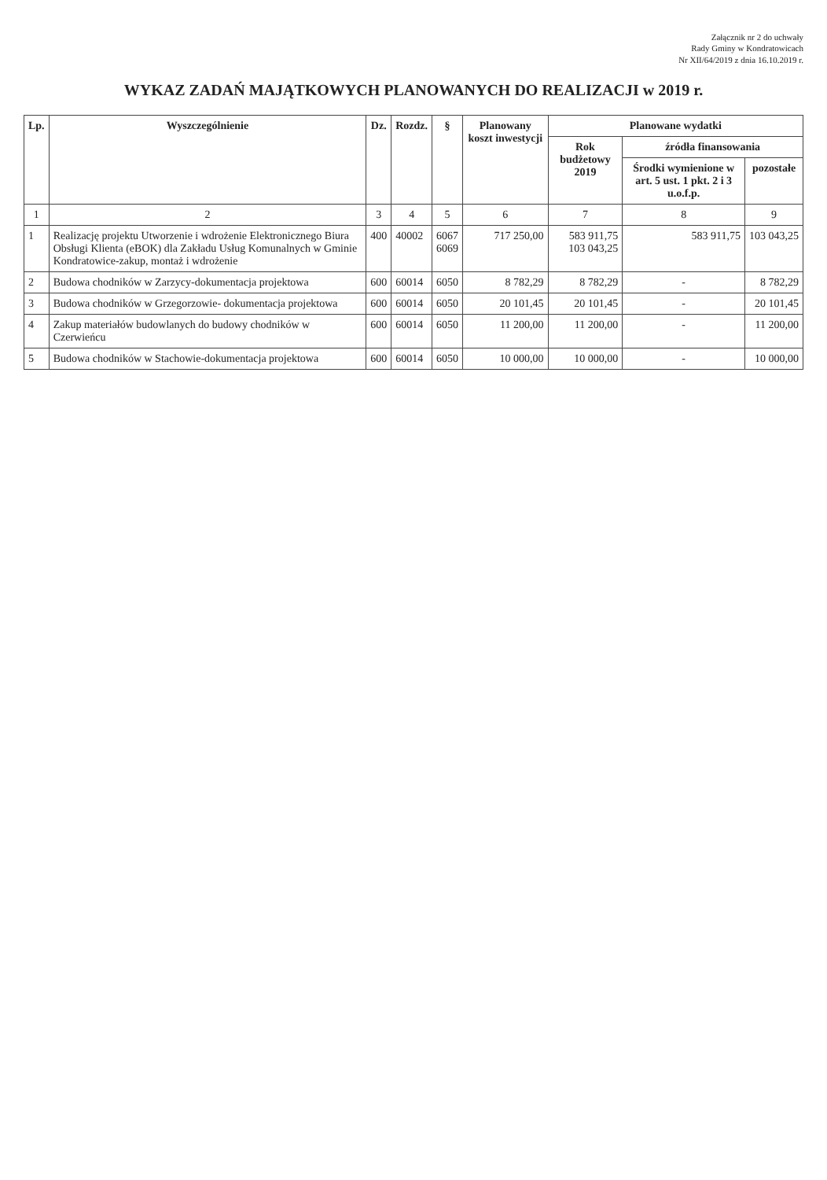Załącznik nr 2 do uchwały
Rady Gminy w Kondratowicach
Nr XII/64/2019 z dnia 16.10.2019 r.
WYKAZ ZADAŃ MAJĄTKOWYCH PLANOWANYCH DO REALIZACJI w 2019 r.
| Lp. | Wyszczególnienie | Dz. | Rozdz. | § | Planowany koszt inwestycji | Planowane wydatki | | |
| --- | --- | --- | --- | --- | --- | --- | --- | --- |
| | | | | | | Rok budżetowy 2019 | źródła finansowania | |
| | | | | | | | Środki wymienione w art. 5 ust. 1 pkt. 2 i 3 u.o.f.p. | pozostałe |
| 1 | 2 | 3 | 4 | 5 | 6 | 7 | 8 | 9 |
| 1 | Realizację projektu Utworzenie i wdrożenie Elektronicznego Biura Obsługi Klienta (eBOK) dla Zakładu Usług Komunalnych w Gminie Kondratowice-zakup, montaż i wdrożenie | 400 | 40002 | 6067 6069 | 717 250,00 | 583 911,75 103 043,25 | 583 911,75 | 103 043,25 |
| 2 | Budowa chodników w Zarzycy-dokumentacja projektowa | 600 | 60014 | 6050 | 8 782,29 | 8 782,29 | - | 8 782,29 |
| 3 | Budowa chodników w Grzegorzowie- dokumentacja projektowa | 600 | 60014 | 6050 | 20 101,45 | 20 101,45 | - | 20 101,45 |
| 4 | Zakup materiałów budowlanych do budowy chodników w Czerwieńcu | 600 | 60014 | 6050 | 11 200,00 | 11 200,00 | - | 11 200,00 |
| 5 | Budowa chodników w Stachowie-dokumentacja projektowa | 600 | 60014 | 6050 | 10 000,00 | 10 000,00 | - | 10 000,00 |